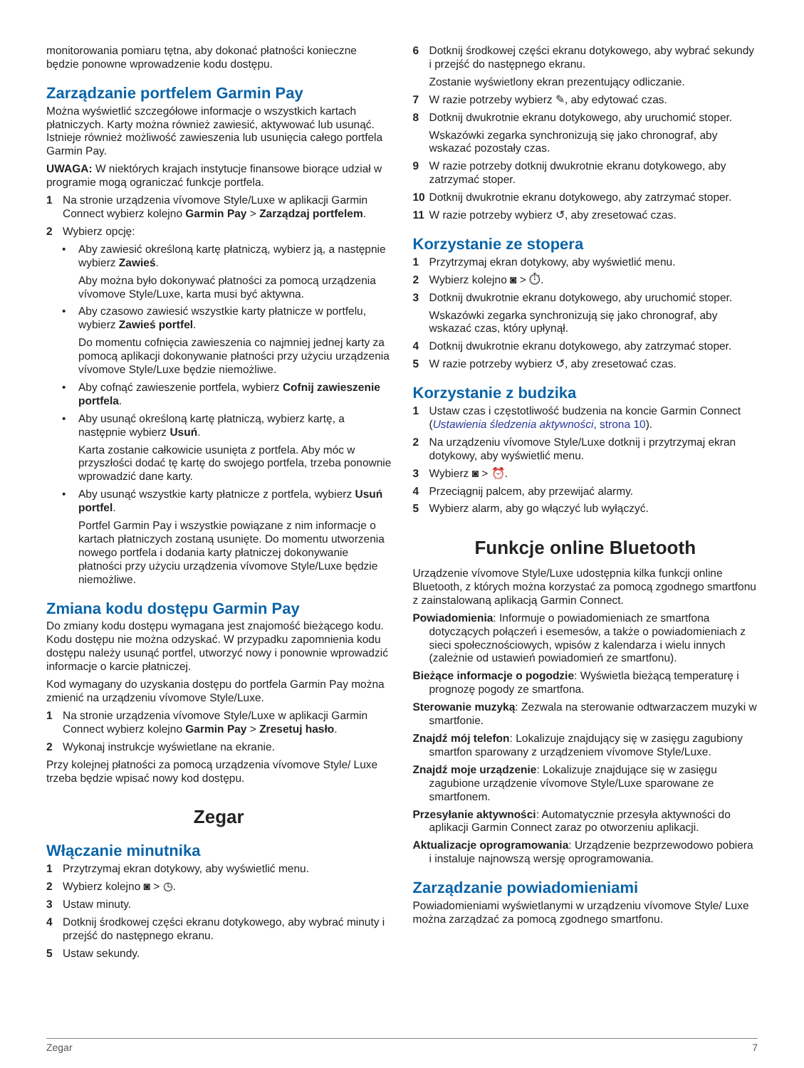monitorowania pomiaru tętna, aby dokonać płatności konieczne będzie ponowne wprowadzenie kodu dostępu.
Zarządzanie portfelem Garmin Pay
Można wyświetlić szczegółowe informacje o wszystkich kartach płatniczych. Karty można również zawiesić, aktywować lub usunąć. Istnieje również możliwość zawieszenia lub usunięcia całego portfela Garmin Pay.
UWAGA: W niektórych krajach instytucje finansowe biorące udział w programie mogą ograniczać funkcje portfela.
1 Na stronie urządzenia vívomove Style/Luxe w aplikacji Garmin Connect wybierz kolejno Garmin Pay > Zarządzaj portfelem.
2 Wybierz opcję:
• Aby zawiesić określoną kartę płatniczą, wybierz ją, a następnie wybierz Zawieś.
Aby można było dokonywać płatności za pomocą urządzenia vívomove Style/Luxe, karta musi być aktywna.
• Aby czasowo zawiesić wszystkie karty płatnicze w portfelu, wybierz Zawieś portfel.
Do momentu cofnięcia zawieszenia co najmniej jednej karty za pomocą aplikacji dokonywanie płatności przy użyciu urządzenia vívomove Style/Luxe będzie niemożliwe.
• Aby cofnąć zawieszenie portfela, wybierz Cofnij zawieszenie portfela.
• Aby usunąć określoną kartę płatniczą, wybierz kartę, a następnie wybierz Usuń.
Karta zostanie całkowicie usunięta z portfela. Aby móc w przyszłości dodać tę kartę do swojego portfela, trzeba ponownie wprowadzić dane karty.
• Aby usunąć wszystkie karty płatnicze z portfela, wybierz Usuń portfel.
Portfel Garmin Pay i wszystkie powiązane z nim informacje o kartach płatniczych zostaną usunięte. Do momentu utworzenia nowego portfela i dodania karty płatniczej dokonywanie płatności przy użyciu urządzenia vívomove Style/Luxe będzie niemożliwe.
Zmiana kodu dostępu Garmin Pay
Do zmiany kodu dostępu wymagana jest znajomość bieżącego kodu. Kodu dostępu nie można odzyskać. W przypadku zapomnienia kodu dostępu należy usunąć portfel, utworzyć nowy i ponownie wprowadzić informacje o karcie płatniczej.
Kod wymagany do uzyskania dostępu do portfela Garmin Pay można zmienić na urządzeniu vívomove Style/Luxe.
1 Na stronie urządzenia vívomove Style/Luxe w aplikacji Garmin Connect wybierz kolejno Garmin Pay > Zresetuj hasło.
2 Wykonaj instrukcje wyświetlane na ekranie.
Przy kolejnej płatności za pomocą urządzenia vívomove Style/ Luxe trzeba będzie wpisać nowy kod dostępu.
Zegar
Włączanie minutnika
1 Przytrzymaj ekran dotykowy, aby wyświetlić menu.
2 Wybierz kolejno ◙ > ◷.
3 Ustaw minuty.
4 Dotknij środkowej części ekranu dotykowego, aby wybrać minuty i przejść do następnego ekranu.
5 Ustaw sekundy.
6 Dotknij środkowej części ekranu dotykowego, aby wybrać sekundy i przejść do następnego ekranu.
Zostanie wyświetlony ekran prezentujący odliczanie.
7 W razie potrzeby wybierz ✎, aby edytować czas.
8 Dotknij dwukrotnie ekranu dotykowego, aby uruchomić stoper.
Wskazówki zegarka synchronizują się jako chronograf, aby wskazać pozostały czas.
9 W razie potrzeby dotknij dwukrotnie ekranu dotykowego, aby zatrzymać stoper.
10 Dotknij dwukrotnie ekranu dotykowego, aby zatrzymać stoper.
11 W razie potrzeby wybierz ↺, aby zresetować czas.
Korzystanie ze stopera
1 Przytrzymaj ekran dotykowy, aby wyświetlić menu.
2 Wybierz kolejno ◙ > ⏱.
3 Dotknij dwukrotnie ekranu dotykowego, aby uruchomić stoper.
Wskazówki zegarka synchronizują się jako chronograf, aby wskazać czas, który upłynął.
4 Dotknij dwukrotnie ekranu dotykowego, aby zatrzymać stoper.
5 W razie potrzeby wybierz ↺, aby zresetować czas.
Korzystanie z budzika
1 Ustaw czas i częstotliwość budzenia na koncie Garmin Connect (Ustawienia śledzenia aktywności, strona 10).
2 Na urządzeniu vívomove Style/Luxe dotknij i przytrzymaj ekran dotykowy, aby wyświetlić menu.
3 Wybierz ◙ > ⏰.
4 Przeciągnij palcem, aby przewijać alarmy.
5 Wybierz alarm, aby go włączyć lub wyłączyć.
Funkcje online Bluetooth
Urządzenie vívomove Style/Luxe udostępnia kilka funkcji online Bluetooth, z których można korzystać za pomocą zgodnego smartfonu z zainstalowaną aplikacją Garmin Connect.
Powiadomienia: Informuje o powiadomieniach ze smartfona dotyczących połączeń i esemesów, a także o powiadomieniach z sieci społecznościowych, wpisów z kalendarza i wielu innych (zależnie od ustawień powiadomień ze smartfonu).
Bieżące informacje o pogodzie: Wyświetla bieżącą temperaturę i prognozę pogody ze smartfona.
Sterowanie muzyką: Zezwala na sterowanie odtwarzaczem muzyki w smartfonie.
Znajdź mój telefon: Lokalizuje znajdujący się w zasięgu zagubiony smartfon sparowany z urządzeniem vívomove Style/Luxe.
Znajdź moje urządzenie: Lokalizuje znajdujące się w zasięgu zagubione urządzenie vívomove Style/Luxe sparowane ze smartfonem.
Przesyłanie aktywności: Automatycznie przesyła aktywności do aplikacji Garmin Connect zaraz po otworzeniu aplikacji.
Aktualizacje oprogramowania: Urządzenie bezprzewodowo pobiera i instaluje najnowszą wersję oprogramowania.
Zarządzanie powiadomieniami
Powiadomieniami wyświetlanymi w urządzeniu vívomove Style/ Luxe można zarządzać za pomocą zgodnego smartfonu.
Zegar 7